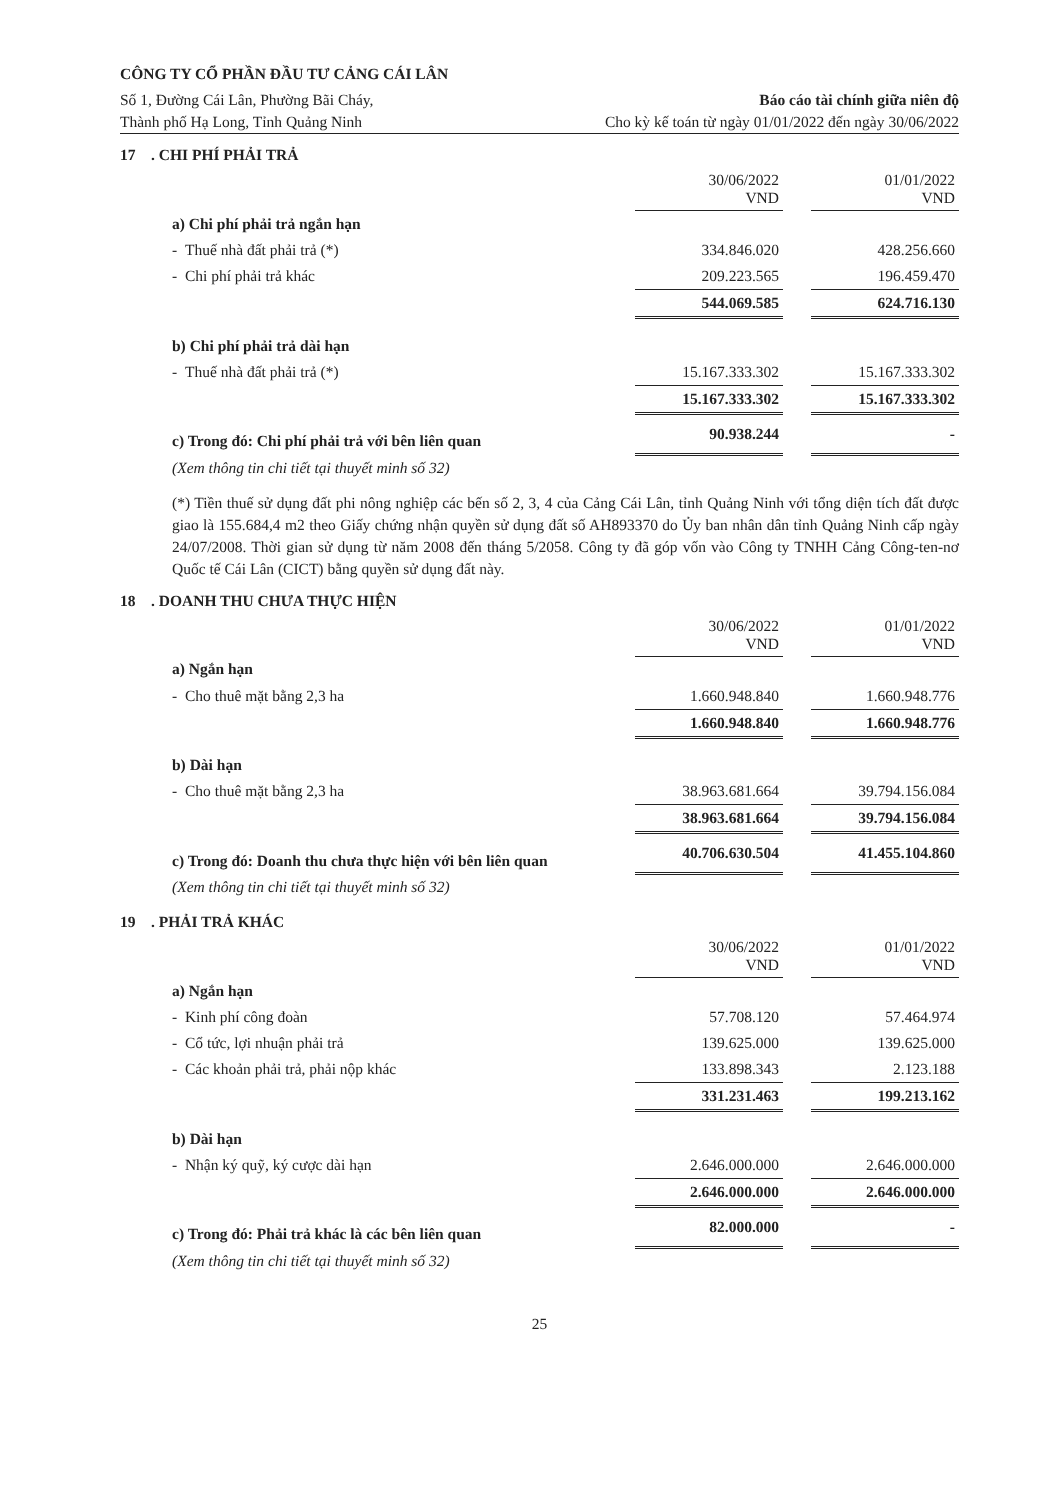CÔNG TY CỔ PHẦN ĐẦU TƯ CẢNG CÁI LÂN
Số 1, Đường Cái Lân, Phường Bãi Cháy,
Thành phố Hạ Long, Tỉnh Quảng Ninh
Báo cáo tài chính giữa niên độ
Cho kỳ kế toán từ ngày 01/01/2022 đến ngày 30/06/2022
17 . CHI PHÍ PHẢI TRẢ
| | 30/06/2022 VND | | 01/01/2022 VND |
| a) Chi phí phải trả ngắn hạn | | | |
| - Thuế nhà đất phải trả (*) | 334.846.020 | | 428.256.660 |
| - Chi phí phải trả khác | 209.223.565 | | 196.459.470 |
| | 544.069.585 | | 624.716.130 |
| b) Chi phí phải trả dài hạn | | | |
| - Thuế nhà đất phải trả (*) | 15.167.333.302 | | 15.167.333.302 |
| | 15.167.333.302 | | 15.167.333.302 |
| c) Trong đó: Chi phí phải trả với bên liên quan | 90.938.244 | | - |
| (Xem thông tin chi tiết tại thuyết minh số 32) | | | |
(*) Tiền thuế sử dụng đất phi nông nghiệp các bến số 2, 3, 4 của Cảng Cái Lân, tỉnh Quảng Ninh với tổng diện tích đất được giao là 155.684,4 m2 theo Giấy chứng nhận quyền sử dụng đất số AH893370 do Ủy ban nhân dân tỉnh Quảng Ninh cấp ngày 24/07/2008. Thời gian sử dụng từ năm 2008 đến tháng 5/2058. Công ty đã góp vốn vào Công ty TNHH Cảng Công-ten-nơ Quốc tế Cái Lân (CICT) bằng quyền sử dụng đất này.
18 . DOANH THU CHƯA THỰC HIỆN
| | 30/06/2022 VND | | 01/01/2022 VND |
| a) Ngắn hạn | | | |
| - Cho thuê mặt bằng 2,3 ha | 1.660.948.840 | | 1.660.948.776 |
| | 1.660.948.840 | | 1.660.948.776 |
| b) Dài hạn | | | |
| - Cho thuê mặt bằng 2,3 ha | 38.963.681.664 | | 39.794.156.084 |
| | 38.963.681.664 | | 39.794.156.084 |
| c) Trong đó: Doanh thu chưa thực hiện với bên liên quan | 40.706.630.504 | | 41.455.104.860 |
| (Xem thông tin chi tiết tại thuyết minh số 32) | | | |
19 . PHẢI TRẢ KHÁC
| | 30/06/2022 VND | | 01/01/2022 VND |
| a) Ngắn hạn | | | |
| - Kinh phí công đoàn | 57.708.120 | | 57.464.974 |
| - Cổ tức, lợi nhuận phải trả | 139.625.000 | | 139.625.000 |
| - Các khoản phải trả, phải nộp khác | 133.898.343 | | 2.123.188 |
| | 331.231.463 | | 199.213.162 |
| b) Dài hạn | | | |
| - Nhận ký quỹ, ký cược dài hạn | 2.646.000.000 | | 2.646.000.000 |
| | 2.646.000.000 | | 2.646.000.000 |
| c) Trong đó: Phải trả khác là các bên liên quan | 82.000.000 | | - |
| (Xem thông tin chi tiết tại thuyết minh số 32) | | | |
25